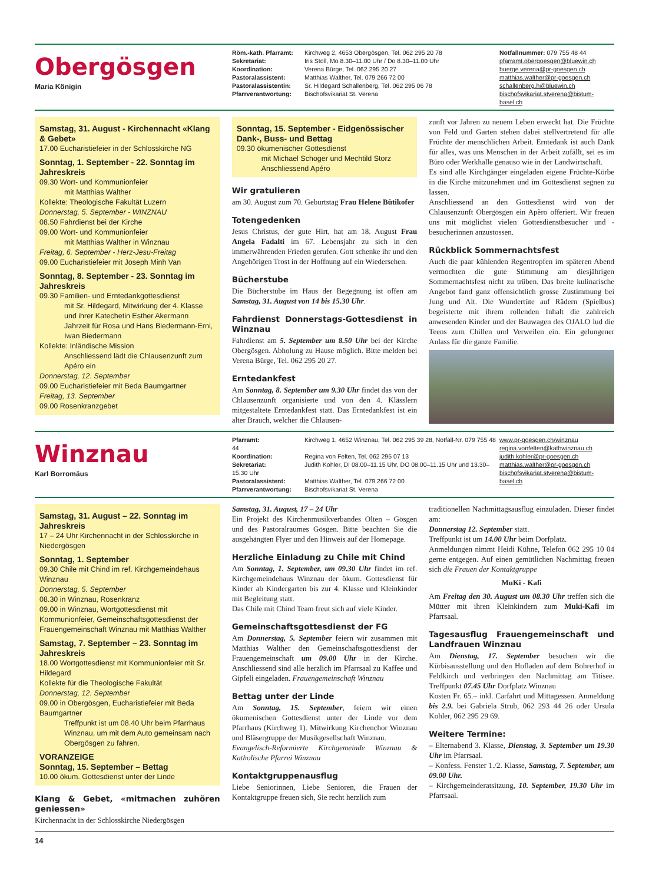Obergösgen
Maria Königin
Röm.-kath. Pfarramt: Kirchweg 2, 4653 Obergösgen, Tel. 062 295 20 78
Sekretariat: Iris Stoll, Mo 8.30–11.00 Uhr / Do 8.30–11.00 Uhr
Koordination: Verena Bürge, Tel. 062 295 20 27
Pastoralassistent: Matthias Walther, Tel. 079 266 72 00
Pastoralassistentin: Sr. Hildegard Schallenberg, Tel. 062 295 06 78
Pfarrverantwortung: Bischofsvikariat St. Verena
Notfallnummer: 079 755 48 44
pfarramt.obergoesgen@bluewin.ch
buerge.verena@pr-goesgen.ch
matthias.walther@pr-goesgen.ch
schallenberg.h@bluewin.ch
bischofsvikariat.stverena@bistum-basel.ch
Samstag, 31. August - Kirchennacht «Klang & Gebet»
17.00 Eucharistiefeier in der Schlosskirche NG
Sonntag, 1. September - 22. Sonntag im Jahreskreis
09.30 Wort- und Kommunionfeier
mit Matthias Walther
Kollekte: Theologische Fakultät Luzern
Donnerstag, 5. September - WINZNAU
08.50 Fahrdienst bei der Kirche
09.00 Wort- und Kommunionfeier
mit Matthias Walther in Winznau
Freitag, 6. September - Herz-Jesu-Freitag
09.00 Eucharistiefeier mit Joseph Minh Van
Sonntag, 8. September - 23. Sonntag im Jahreskreis
09.30 Familien- und Erntedankgottesdienst
mit Sr. Hildegard, Mitwirkung der 4. Klasse und ihrer Katechetin Esther Akermann
Jahrzeit für Rosa und Hans Biedermann-Erni, Iwan Biedermann
Kollekte: Inländische Mission
Anschliessend lädt die Chlausenzunft zum Apéro ein
Donnerstag, 12. September
09.00 Eucharistiefeier mit Beda Baumgartner
Freitag, 13. September
09.00 Rosenkranzgebet
Sonntag, 15. September - Eidgenössischer Dank-, Buss- und Bettag
09.30 ökumenischer Gottesdienst
mit Michael Schoger und Mechtild Storz
Anschliessend Apéro
Wir gratulieren
am 30. August zum 70. Geburtstag Frau Helene Bütikofer
Totengedenken
Jesus Christus, der gute Hirt, hat am 18. August Frau Angela Fadalti im 67. Lebensjahr zu sich in den immerwährenden Frieden gerufen. Gott schenke ihr und den Angehörigen Trost in der Hoffnung auf ein Wiedersehen.
Bücherstube
Die Bücherstube im Haus der Begegnung ist offen am Samstag, 31. August von 14 bis 15.30 Uhr.
Fahrdienst Donnerstags-Gottesdienst in Winznau
Fahrdienst am 5. September um 8.50 Uhr bei der Kirche Obergösgen. Abholung zu Hause möglich. Bitte melden bei Verena Bürge, Tel. 062 295 20 27.
Erntedankfest
Am Sonntag, 8. September um 9.30 Uhr findet das von der Chlausenzunft organisierte und von den 4. Klässlern mitgestaltete Erntedankfest statt. Das Erntedankfest ist ein alter Brauch, welcher die Chlausen-
zunft vor Jahren zu neuem Leben erweckt hat. Die Früchte von Feld und Garten stehen dabei stellvertretend für alle Früchte der menschlichen Arbeit. Erntedank ist auch Dank für alles, was uns Menschen in der Arbeit zufällt, sei es im Büro oder Werkhalle genauso wie in der Landwirtschaft.
Es sind alle Kirchgänger eingeladen eigene Früchte-Körbe in die Kirche mitzunehmen und im Gottesdienst segnen zu lassen.
Anschliessend an den Gottesdienst wird von der Chlausenzunft Obergösgen ein Apèro offeriert. Wir freuen uns mit möglichst vielen Gottesdienstbesucher und -besucherinnen anzustossen.
Rückblick Sommernachtsfest
Auch die paar kühlenden Regentropfen im späteren Abend vermochten die gute Stimmung am diesjährigen Sommernachtsfest nicht zu trüben. Das breite kulinarische Angebot fand ganz offensichtlich grosse Zustimmung bei Jung und Alt. Die Wundertüte auf Rädern (Spielbus) begeisterte mit ihrem rollenden Inhalt die zahlreich anwesenden Kinder und der Bauwagen des OJALO lud die Teens zum Chillen und Verweilen ein. Ein gelungener Anlass für die ganze Familie.
Winznau
Karl Borromäus
Pfarramt: Kirchweg 1, 4652 Winznau, Tel. 062 295 39 28, Notfall-Nr. 079 755 48 44
Koordination: Regina von Felten, Tel. 062 295 07 13
Sekretariat: Judith Kohler, DI 08.00–11.15 Uhr, DO 08.00–11.15 Uhr und 13.30–15.30 Uhr
Pastoralassistent: Matthias Walther, Tel. 079 266 72 00
Pfarrverantwortung: Bischofsvikariat St. Verena
www.pr-goesgen.ch/winznau
regina.vonfelten@kathwinznau.ch
judith.kohler@pr-goesgen.ch
matthias.walther@pr-goesgen.ch
bischofsvikariat.stverena@bistum-basel.ch
Samstag, 31. August – 22. Sonntag im Jahreskreis
17 – 24 Uhr Kirchennacht in der Schlosskirche in Niedergösgen
Sonntag, 1. September
09.30 Chile mit Chind im ref. Kirchgemeindehaus Winznau
Donnerstag, 5. September
08.30 in Winznau, Rosenkranz
09.00 in Winznau, Wortgottesdienst mit Kommunionfeier, Gemeinschaftsgottesdienst der Frauengemeinschaft Winznau mit Matthias Walther
Samstag, 7. September – 23. Sonntag im Jahreskreis
18.00 Wortgottesdienst mit Kommunionfeier mit Sr. Hildegard
Kollekte für die Theologische Fakultät
Donnerstag, 12. September
09.00 in Obergösgen, Eucharistiefeier mit Beda Baumgartner
Treffpunkt ist um 08.40 Uhr beim Pfarrhaus Winznau, um mit dem Auto gemeinsam nach Obergösgen zu fahren.
VORANZEIGE
Sonntag, 15. September – Bettag
10.00 ökum. Gottesdienst unter der Linde
Klang & Gebet, «mitmachen zuhören geniessen»
Kirchennacht in der Schlosskirche Niedergösgen
Samstag, 31. August, 17 – 24 Uhr
Ein Projekt des Kirchenmusikverbandes Olten – Gösgen und des Pastoralraumes Gösgen. Bitte beachten Sie die ausgehängten Flyer und den Hinweis auf der Homepage.
Herzliche Einladung zu Chile mit Chind
Am Sonntag, 1. September, um 09.30 Uhr findet im ref. Kirchgemeindehaus Winznau der ökum. Gottesdienst für Kinder ab Kindergarten bis zur 4. Klasse und Kleinkinder mit Begleitung statt.
Das Chile mit Chind Team freut sich auf viele Kinder.
Gemeinschaftsgottesdienst der FG
Am Donnerstag, 5. September feiern wir zusammen mit Matthias Walther den Gemeinschaftsgottesdienst der Frauengemeinschaft um 09.00 Uhr in der Kirche. Anschliessend sind alle herzlich im Pfarrsaal zu Kaffee und Gipfeli eingeladen. Frauengemeinschaft Winznau
Bettag unter der Linde
Am Sonntag, 15. September, feiern wir einen ökumenischen Gottesdienst unter der Linde vor dem Pfarrhaus (Kirchweg 1). Mitwirkung Kirchenchor Winznau und Bläsergruppe der Musikgesellschaft Winznau.
Evangelisch-Reformierte Kirchgemeinde Winznau & Katholische Pfarrei Winznau
Kontaktgruppenausflug
Liebe Seniorinnen, Liebe Senioren, die Frauen der Kontaktgruppe freuen sich, Sie recht herzlich zum
traditionellen Nachmittagsausflug einzuladen. Dieser findet am:
Donnerstag 12. September statt.
Treffpunkt ist um 14.00 Uhr beim Dorfplatz.
Anmeldungen nimmt Heidi Kühne, Telefon 062 295 10 04 gerne entgegen. Auf einen gemütlichen Nachmittag freuen sich die Frauen der Kontaktgruppe
MuKi - Kafi
Am Freitag den 30. August um 08.30 Uhr treffen sich die Mütter mit ihren Kleinkindern zum Muki-Kafi im Pfarrsaal.
Tagesausflug Frauengemeinschaft und Landfrauen Winznau
Am Dienstag, 17. September besuchen wir die Kürbisausstellung und den Hofladen auf dem Bohrerhof in Feldkirch und verbringen den Nachmittag am Titisee. Treffpunkt 07.45 Uhr Dorfplatz Winznau
Kosten Fr. 65.– inkl. Carfahrt und Mittagessen. Anmeldung bis 2.9. bei Gabriela Strub, 062 293 44 26 oder Ursula Kohler, 062 295 29 69.
Weitere Termine:
– Elternabend 3. Klasse, Dienstag, 3. September um 19.30 Uhr im Pfarrsaal.
– Konfess. Fenster 1./2. Klasse, Samstag, 7. September, um 09.00 Uhr.
– Kirchgemeinderatsitzung, 10. September, 19.30 Uhr im Pfarrsaal.
14